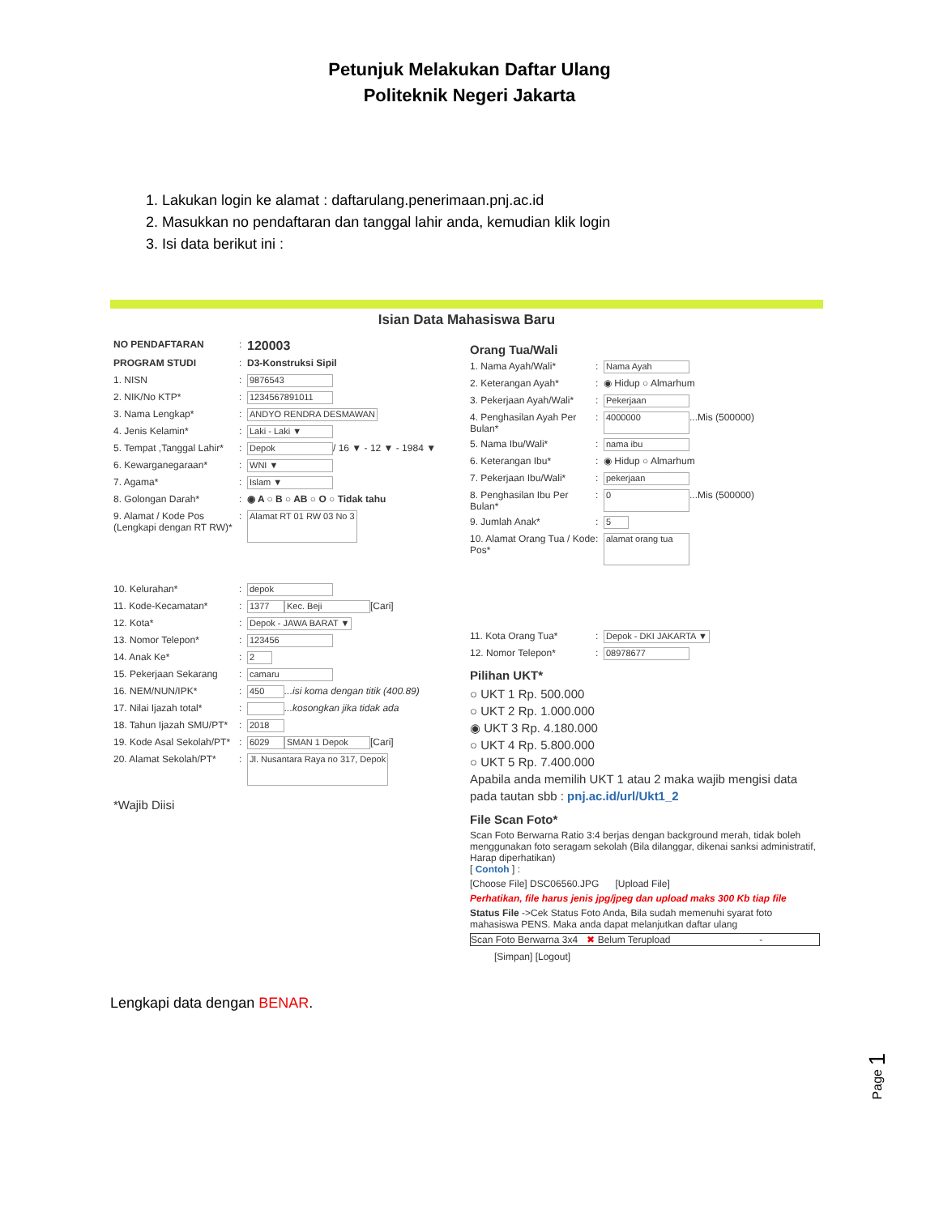Petunjuk Melakukan Daftar Ulang
Politeknik Negeri Jakarta
1. Lakukan login ke alamat : daftarulang.penerimaan.pnj.ac.id
2. Masukkan no pendaftaran dan tanggal lahir anda, kemudian klik login
3. Isi data berikut ini :
Isian Data Mahasiswa Baru
NO PENDAFTARAN: 120003
PROGRAM STUDI: D3-Konstruksi Sipil
1. NISN: 9876543
2. NIK/No KTP*: 1234567891011
3. Nama Lengkap*: ANDYO RENDRA DESMAWAN
4. Jenis Kelamin*: Laki - Laki ▼
5. Tempat ,Tanggal Lahir*: Depok / 16 ▼ - 12 ▼ - 1984 ▼
6. Kewarganegaraan*: WNI ▼
7. Agama*: Islam ▼
8. Golongan Darah*: ◉ A ○ B ○ AB ○ O ○ Tidak tahu
9. Alamat / Kode Pos (Lengkapi dengan RT RW)*: Alamat RT 01 RW 03 No 3
10. Kelurahan*: depok
11. Kode-Kecamatan*: 1377 Kec. Beji [Cari]
12. Kota*: Depok - JAWA BARAT ▼
13. Nomor Telepon*: 123456
14. Anak Ke*: 2
15. Pekerjaan Sekarang: camaru
16. NEM/NUN/IPK*: 450 ...isi koma dengan titik (400.89)
17. Nilai Ijazah total*: ...kosongkan jika tidak ada
18. Tahun Ijazah SMU/PT*: 2018
19. Kode Asal Sekolah/PT*: 6029 SMAN 1 Depok [Cari]
20. Alamat Sekolah/PT*: Jl. Nusantara Raya no 317, Depok
*Wajib Diisi
Orang Tua/Wali
1. Nama Ayah/Wali*: Nama Ayah
2. Keterangan Ayah*: ◉ Hidup ○ Almarhum
3. Pekerjaan Ayah/Wali*: Pekerjaan
4. Penghasilan Ayah Per Bulan*: 4000000 ...Mis (500000)
5. Nama Ibu/Wali*: nama ibu
6. Keterangan Ibu*: ◉ Hidup ○ Almarhum
7. Pekerjaan Ibu/Wali*: pekerjaan
8. Penghasilan Ibu Per Bulan*: 0 ...Mis (500000)
9. Jumlah Anak*: 5
10. Alamat Orang Tua / Kode Pos*: alamat orang tua
11. Kota Orang Tua*: Depok - DKI JAKARTA ▼
12. Nomor Telepon*: 08978677
Pilihan UKT*
○ UKT 1 Rp. 500.000
○ UKT 2 Rp. 1.000.000
◉ UKT 3 Rp. 4.180.000
○ UKT 4 Rp. 5.800.000
○ UKT 5 Rp. 7.400.000
Apabila anda memilih UKT 1 atau 2 maka wajib mengisi data pada tautan sbb : pnj.ac.id/url/Ukt1_2
File Scan Foto*
Scan Foto Berwarna Ratio 3:4 berjas dengan background merah, tidak boleh menggunakan foto seragam sekolah (Bila dilanggar, dikenai sanksi administratif, Harap diperhatikan)
[ Contoh ] :
[Choose File] DSC06560.JPG [Upload File]
Perhatikan, file harus jenis jpg/jpeg dan upload maks 300 Kb tiap file
Status File ->Cek Status Foto Anda, Bila sudah memenuhi syarat foto mahasiswa PENS. Maka anda dapat melanjutkan daftar ulang
Scan Foto Berwarna 3x4 ✖ Belum Terupload -
[Simpan] [Logout]
Lengkapi data dengan BENAR.
Page 1